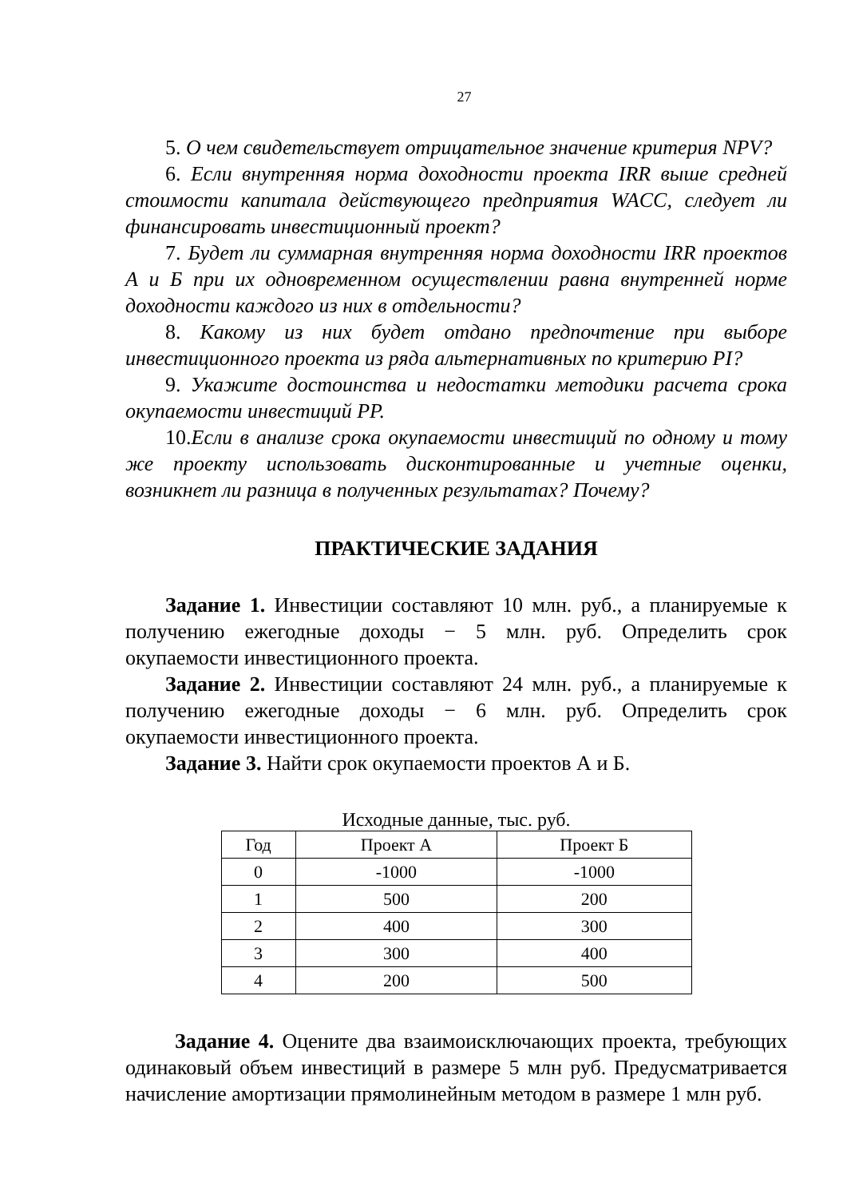27
5. О чем свидетельствует отрицательное значение критерия NPV?
6. Если внутренняя норма доходности проекта IRR выше средней стоимости капитала действующего предприятия WACC, следует ли финансировать инвестиционный проект?
7. Будет ли суммарная внутренняя норма доходности IRR проектов А и Б при их одновременном осуществлении равна внутренней норме доходности каждого из них в отдельности?
8. Какому из них будет отдано предпочтение при выборе инвестиционного проекта из ряда альтернативных по критерию PI?
9. Укажите достоинства и недостатки методики расчета срока окупаемости инвестиций PP.
10.Если в анализе срока окупаемости инвестиций по одному и тому же проекту использовать дисконтированные и учетные оценки, возникнет ли разница в полученных результатах? Почему?
ПРАКТИЧЕСКИЕ ЗАДАНИЯ
Задание 1. Инвестиции составляют 10 млн. руб., а планируемые к получению ежегодные доходы − 5 млн. руб. Определить срок окупаемости инвестиционного проекта.
Задание 2. Инвестиции составляют 24 млн. руб., а планируемые к получению ежегодные доходы − 6 млн. руб. Определить срок окупаемости инвестиционного проекта.
Задание 3. Найти срок окупаемости проектов А и Б.
Исходные данные, тыс. руб.
| Год | Проект А | Проект Б |
| --- | --- | --- |
| 0 | -1000 | -1000 |
| 1 | 500 | 200 |
| 2 | 400 | 300 |
| 3 | 300 | 400 |
| 4 | 200 | 500 |
Задание 4. Оцените два взаимоисключающих проекта, требующих одинаковый объем инвестиций в размере 5 млн руб. Предусматривается начисление амортизации прямолинейным методом в размере 1 млн руб.